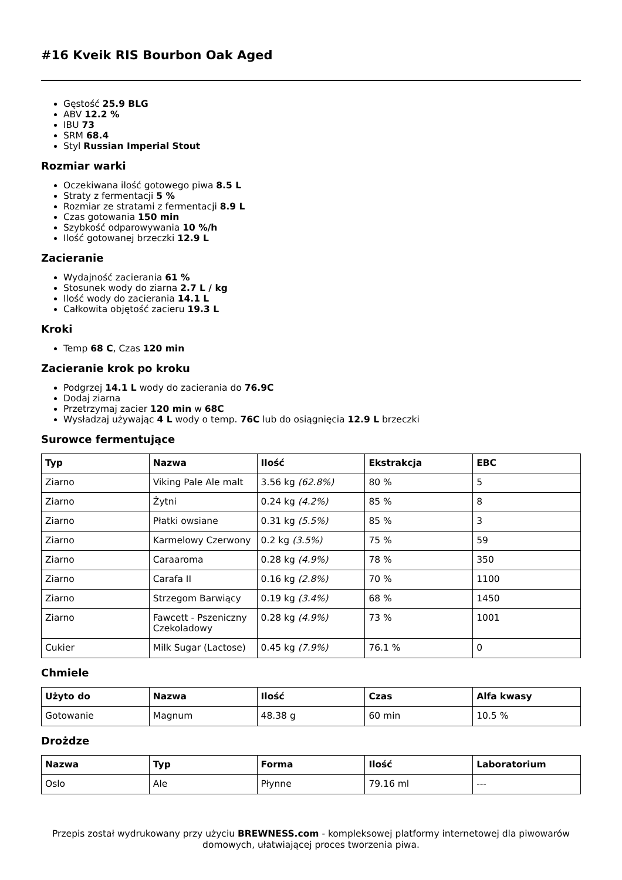#16 Kveik RIS Bourbon Oak Aged
Gęstość 25.9 BLG
ABV 12.2 %
IBU 73
SRM 68.4
Styl Russian Imperial Stout
Rozmiar warki
Oczekiwana ilość gotowego piwa 8.5 L
Straty z fermentacji 5 %
Rozmiar ze stratami z fermentacji 8.9 L
Czas gotowania 150 min
Szybkość odparowywania 10 %/h
Ilość gotowanej brzeczki 12.9 L
Zacieranie
Wydajność zacierania 61 %
Stosunek wody do ziarna 2.7 L / kg
Ilość wody do zacierania 14.1 L
Całkowita objętość zacieru 19.3 L
Kroki
Temp 68 C, Czas 120 min
Zacieranie krok po kroku
Podgrzej 14.1 L wody do zacierania do 76.9C
Dodaj ziarna
Przetrzymaj zacier 120 min w 68C
Wysładzaj używając 4 L wody o temp. 76C lub do osiągnięcia 12.9 L brzeczki
Surowce fermentujące
| Typ | Nazwa | Ilość | Ekstrakcja | EBC |
| --- | --- | --- | --- | --- |
| Ziarno | Viking Pale Ale malt | 3.56 kg (62.8%) | 80 % | 5 |
| Ziarno | Żytni | 0.24 kg (4.2%) | 85 % | 8 |
| Ziarno | Płatki owsiane | 0.31 kg (5.5%) | 85 % | 3 |
| Ziarno | Karmelowy Czerwony | 0.2 kg (3.5%) | 75 % | 59 |
| Ziarno | Caraaroma | 0.28 kg (4.9%) | 78 % | 350 |
| Ziarno | Carafa II | 0.16 kg (2.8%) | 70 % | 1100 |
| Ziarno | Strzegom Barwiący | 0.19 kg (3.4%) | 68 % | 1450 |
| Ziarno | Fawcett - Pszeniczny Czekoladowy | 0.28 kg (4.9%) | 73 % | 1001 |
| Cukier | Milk Sugar (Lactose) | 0.45 kg (7.9%) | 76.1 % | 0 |
Chmiele
| Użyto do | Nazwa | Ilość | Czas | Alfa kwasy |
| --- | --- | --- | --- | --- |
| Gotowanie | Magnum | 48.38 g | 60 min | 10.5 % |
Drożdze
| Nazwa | Typ | Forma | Ilość | Laboratorium |
| --- | --- | --- | --- | --- |
| Oslo | Ale | Płynne | 79.16 ml | --- |
Przepis został wydrukowany przy użyciu BREWNESS.com - kompleksowej platformy internetowej dla piwowarów domowych, ułatwiającej proces tworzenia piwa.